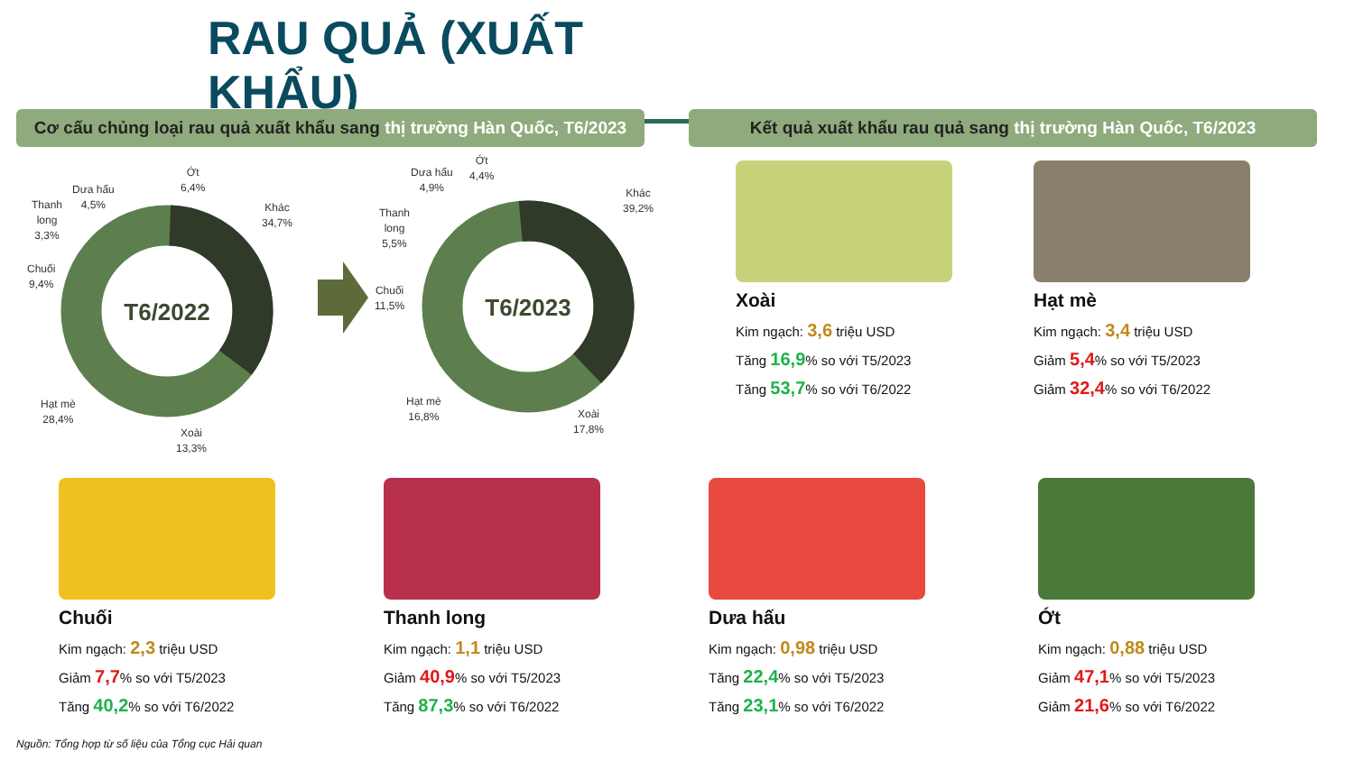RAU QUẢ (XUẤT KHẨU)
Cơ cấu chủng loại rau quả xuất khẩu sang thị trường Hàn Quốc, T6/2023
Kết quả xuất khẩu rau quả sang thị trường Hàn Quốc, T6/2023
T6/2022
Ớt
6,4%
Dưa hấu
4,5%
Thanh
long
3,3%
Chuối
9,4%
Khác
34,7%
Hạt mè
28,4%
Xoài
13,3%
T6/2023
Ớt
4,4%
Dưa hấu
4,9%
Thanh
long
5,5%
Chuối
11,5%
Khác
39,2%
Hạt mè
16,8%
Xoài
17,8%
Xoài
Kim ngạch: 3,6 triệu USD
Tăng 16,9% so với T5/2023
Tăng 53,7% so với T6/2022
Hạt mè
Kim ngạch: 3,4 triệu USD
Giảm 5,4% so với T5/2023
Giảm 32,4% so với T6/2022
Chuối
Kim ngạch: 2,3 triệu USD
Giảm 7,7% so với T5/2023
Tăng 40,2% so với T6/2022
Thanh long
Kim ngạch: 1,1 triệu USD
Giảm 40,9% so với T5/2023
Tăng 87,3% so với T6/2022
Dưa hấu
Kim ngạch: 0,98 triệu USD
Tăng 22,4% so với T5/2023
Tăng 23,1% so với T6/2022
Ớt
Kim ngạch: 0,88 triệu USD
Giảm 47,1% so với T5/2023
Giảm 21,6% so với T6/2022
Nguồn: Tổng hợp từ số liệu của Tổng cục Hải quan